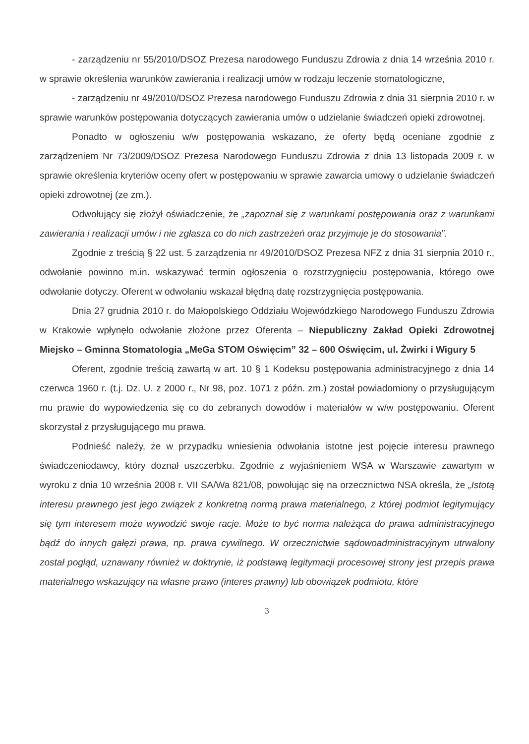- zarządzeniu nr 55/2010/DSOZ Prezesa narodowego Funduszu Zdrowia z dnia 14 września 2010 r. w sprawie określenia warunków zawierania i realizacji umów w rodzaju leczenie stomatologiczne,
- zarządzeniu nr 49/2010/DSOZ Prezesa narodowego Funduszu Zdrowia z dnia 31 sierpnia 2010 r. w sprawie warunków postępowania dotyczących zawierania umów o udzielanie świadczeń opieki zdrowotnej.
Ponadto w ogłoszeniu w/w postępowania wskazano, że oferty będą oceniane zgodnie z zarządzeniem Nr 73/2009/DSOZ Prezesa Narodowego Funduszu Zdrowia z dnia 13 listopada 2009 r. w sprawie określenia kryteriów oceny ofert w postępowaniu w sprawie zawarcia umowy o udzielanie świadczeń opieki zdrowotnej (ze zm.).
Odwołujący się złożył oświadczenie, że „zapoznał się z warunkami postępowania oraz z warunkami zawierania i realizacji umów i nie zgłasza co do nich zastrzeżeń oraz przyjmuje je do stosowania”.
Zgodnie z treścią § 22 ust. 5 zarządzenia nr 49/2010/DSOZ Prezesa NFZ z dnia 31 sierpnia 2010 r., odwołanie powinno m.in. wskazywać termin ogłoszenia o rozstrzygnięciu postępowania, którego owe odwołanie dotyczy. Oferent w odwołaniu wskazał błędną datę rozstrzygnięcia postępowania.
Dnia 27 grudnia 2010 r. do Małopolskiego Oddziału Wojewódzkiego Narodowego Funduszu Zdrowia w Krakowie wpłynęło odwołanie złożone przez Oferenta – Niepubliczny Zakład Opieki Zdrowotnej Miejsko – Gminna Stomatologia „MeGa STOM Oświęcim” 32 – 600 Oświęcim, ul. Żwirki i Wigury 5
Oferent, zgodnie treścią zawartą w art. 10 § 1 Kodeksu postępowania administracyjnego z dnia 14 czerwca 1960 r. (t.j. Dz. U. z 2000 r., Nr 98, poz. 1071 z późn. zm.) został powiadomiony o przysługującym mu prawie do wypowiedzenia się co do zebranych dowodów i materiałów w w/w postępowaniu. Oferent skorzystał z przysługującego mu prawa.
Podnieść należy, że w przypadku wniesienia odwołania istotne jest pojęcie interesu prawnego świadczeniodawcy, który doznał uszczerbku. Zgodnie z wyjaśnieniem WSA w Warszawie zawartym w wyroku z dnia 10 września 2008 r. VII SA/Wa 821/08, powołując się na orzecznictwo NSA określa, że „Istotą interesu prawnego jest jego związek z konkretną normą prawa materialnego, z której podmiot legitymujący się tym interesem może wywodzić swoje racje. Może to być norma należąca do prawa administracyjnego bądź do innych gałęzi prawa, np. prawa cywilnego. W orzecznictwie sądowoadministracyjnym utrwalony został pogląd, uznawany również w doktrynie, iż podstawą legitymacji procesowej strony jest przepis prawa materialnego wskazujący na własne prawo (interes prawny) lub obowiązek podmiotu, które
3